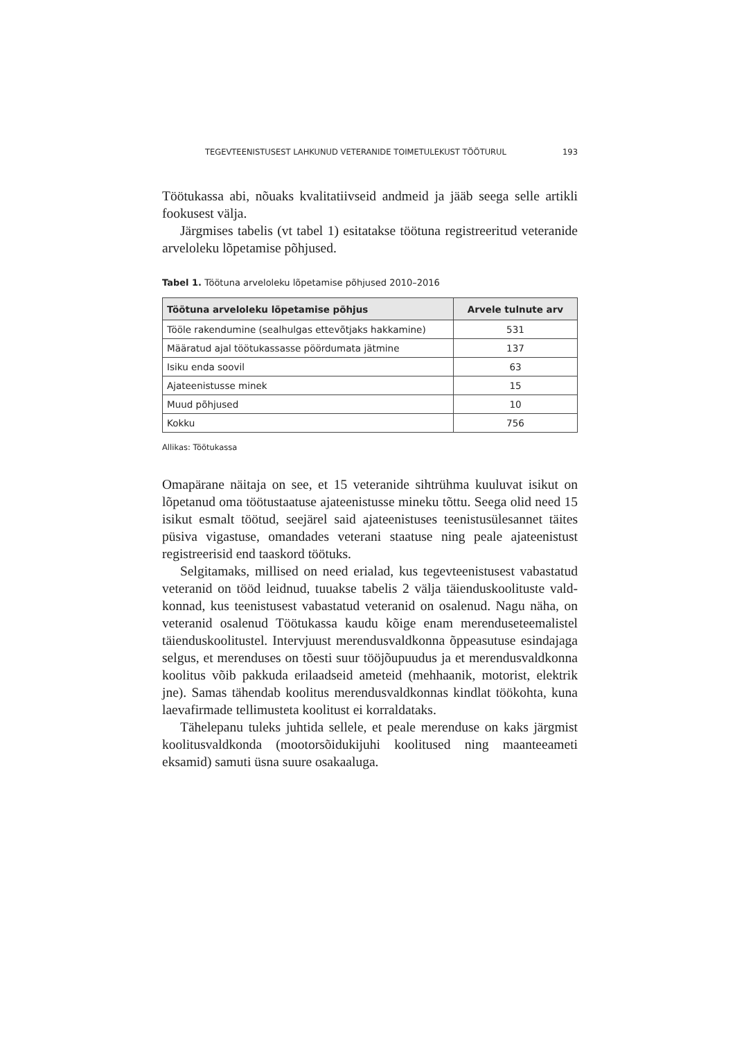TEGEVTEENISTUSEST LAHKUNUD VETERANIDE TOIMETULEKUST TÖÖTURUL 193
Töötukassa abi, nõuaks kvalitatiivseid andmeid ja jääb seega selle artikli foo­kusest välja.
Järgmises tabelis (vt tabel 1) esitatakse töötuna registreeritud veteranide arveloleku lõpetamise põhjused.
Tabel 1. Töötuna arveloleku lõpetamise põhjused 2010–2016
| Töötuna arveloleku lõpetamise põhjus | Arvele tulnute arv |
| --- | --- |
| Tööle rakendumine (sealhulgas ettevõtjaks hakkamine) | 531 |
| Määratud ajal töötukassasse pöördumata jätmine | 137 |
| Isiku enda soovil | 63 |
| Ajateenistusse minek | 15 |
| Muud põhjused | 10 |
| Kokku | 756 |
Allikas: Töötukassa
Omapärane näitaja on see, et 15 veteranide sihtrühma kuuluvat isikut on lõpetanud oma töötustaatuse ajateenistusse mineku tõttu. Seega olid need 15 isikut esmalt töötud, seejärel said ajateenistuses teenistusülesannet täites püsiva vigastuse, omandades veterani staatuse ning peale ajateenistust regist­reerisid end taaskord töötuks.
Selgitamaks, millised on need erialad, kus tegevteenistusest vabastatud veteranid on tööd leidnud, tuuakse tabelis 2 välja täienduskoolituste vald­konnad, kus teenistusest vabastatud veteranid on osalenud. Nagu näha, on veteranid osalenud Töötukassa kaudu kõige enam merenduseteemalistel täienduskoolitustel. Intervjuust merendusvaldkonna õppeasutuse esindajaga selgus, et merenduses on tõesti suur tööjõupuudus ja et merendusvaldkonna koolitus võib pakkuda erilaadseid ameteid (mehhaanik, motorist, elektrik jne). Samas tähendab koolitus merendusvaldkonnas kindlat töökohta, kuna laevafirmade tellimusteta koolitust ei korraldataks.
Tähelepanu tuleks juhtida sellele, et peale merenduse on kaks järg­mist koolitusvaldkonda (mootorsõidukijuhi koolitused ning maanteeameti eksamid) samuti üsna suure osakaaluga.